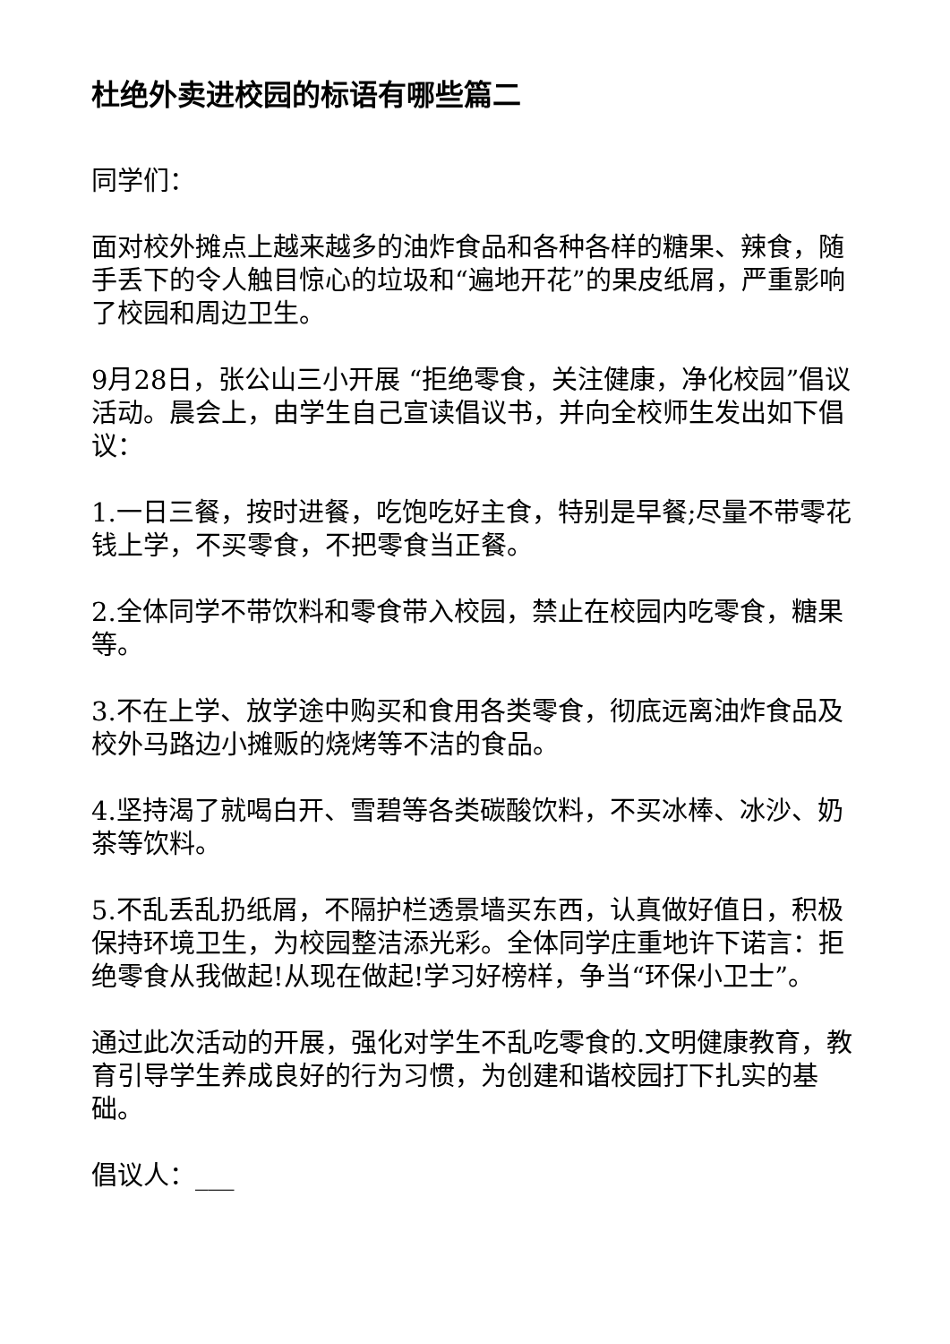杜绝外卖进校园的标语有哪些篇二
同学们：
面对校外摊点上越来越多的油炸食品和各种各样的糖果、辣食，随手丢下的令人触目惊心的垃圾和“遍地开花”的果皮纸屑，严重影响了校园和周边卫生。
9月28日，张公山三小开展 “拒绝零食，关注健康，净化校园”倡议活动。晨会上，由学生自己宣读倡议书，并向全校师生发出如下倡议：
1.一日三餐，按时进餐，吃饱吃好主食，特别是早餐;尽量不带零花钱上学，不买零食，不把零食当正餐。
2.全体同学不带饮料和零食带入校园，禁止在校园内吃零食，糖果等。
3.不在上学、放学途中购买和食用各类零食，彻底远离油炸食品及校外马路边小摊贩的烧烤等不洁的食品。
4.坚持渴了就喝白开、雪碧等各类碳酸饮料，不买冰棒、冰沙、奶茶等饮料。
5.不乱丢乱扔纸屑，不隔护栏透景墙买东西，认真做好值日，积极保持环境卫生，为校园整洁添光彩。全体同学庄重地许下诺言：拒绝零食从我做起!从现在做起!学习好榜样，争当“环保小卫士”。
通过此次活动的开展，强化对学生不乱吃零食的.文明健康教育，教育引导学生养成良好的行为习惯，为创建和谐校园打下扎实的基础。
倡议人：___